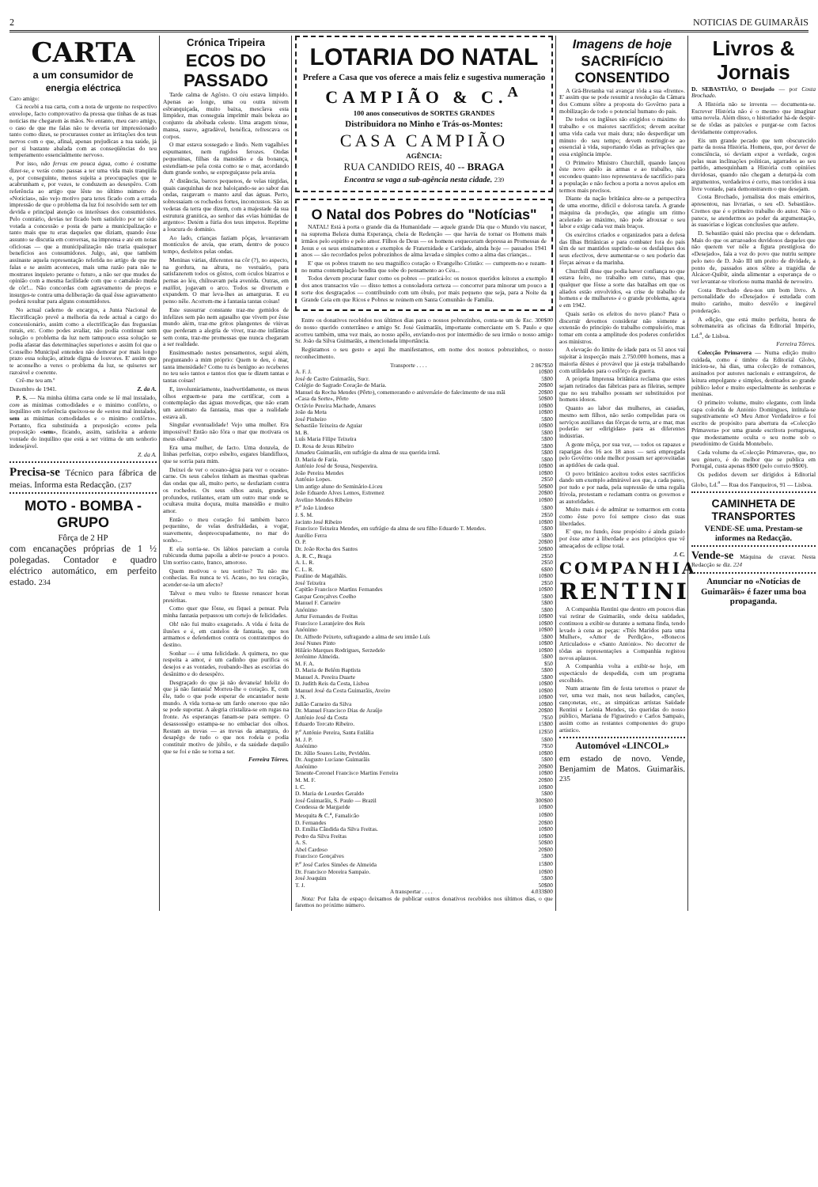2 NOTICIAS DE GUIMARÃIS
CARTA
a um consumidor de
energia eléctrica
Caro amigo:
Cá recebi a tua carta, com a nota de urgente no respectivo envelope, facto comprovativo da pressa que tinhas de as tuas notícias me chegarem às mãos. No entanto, meu caro amigo, o caso de que me falas não te deveria ter impressionado tanto como dizes, se procurasses conter as irritações dos teus nervos com o que, afinal, apenas prejudicas a tua saúde, já por si bastante abalada com as conseqüências do teu temperamento essencialmente nervoso.
Por isso, não fervas em pouca água, como é costume dizer-se, e verás como passas a ter uma vida mais tranqüila e, por conseguinte, menos sujeita a preocupações que te acabrunham e, por vezes, te conduzem ao desespêro. Com referência ao artigo que lêste no último número do «Notícias», não vejo motivo para teres ficado com a errada impressão de que o problema da luz foi resolvido sem ter em devida e principal atenção os interêsses dos consumidores. Pelo contrário, devias ter ficado bem satisfeito por ter sido votada a concessão e posta de parte a municipalização e tanto mais que tu eras daqueles que diziam, quando êsse assunto se discutia em conversas, na imprensa e até em notas oficiosas — que a municipalização não traria quaisquer benefícios aos consumidores. Julgo, até, que também assinaste aquela representação referida no artigo de que me falas e se assim aconteceu, mais uma razão para não te mostrares inquieto perante o futuro, a não ser que mudes de opinião com a mesma facilidade com que o camaleão muda de côr!... Não concordas com agravamento de preços e insurges-te contra uma deliberação da qual êsse agravamento poderá resultar para alguns consumidores.
No actual caderno de encargos, a Junta Nacional de Electrificação prevê a melhoria da rede actual a cargo do concessionário, assim como a electrificação das freguesias rurais, etc. Como podes avaliar, não podia continuar sem solução o problema da luz nem tampouco essa solução se podia afastar das determinações superiores e assim foi que o Conselho Municipal entendeu não demorar por mais longo prazo essa solução, atitude digna de louvores. E' assim que te aconselho a veres o problema da luz, se quiseres ser razoável e coerente.
Crê-me teu am.º
Dezembro de 1941. Z. da A.
P. S. — Na minha última carta onde se lê mal instalado, com as mínimas comodidades e o mínimo confôrto, o inquilino em referência queixou-se de «estou mal instalado, sem as mínimas comodidades e o mínimo confôrto». Portanto, fica substituída a preposição «com» pela preposição «sem», ficando, assim, satisfeita a ardente vontade do inquilino que está a ser vítima de um senhorio indesejável.
Z. da A.
Precisa-se Técnico para fábrica de meias. Informa esta Redacção. (237
MOTO - BOMBA - GRUPO
Fôrça de 2 HP
com encanações próprias de 1 ½ polegadas. Contador e quadro eléctrico automático, em perfeito estado. 234
Crónica Tripeira
ECOS DO PASSADO
Tarde calma de Agôsto. O céu estava límpido. Apenas ao longe, uma ou outra núvem esbranquiçada, muito baixa, mesclava esta limpidez, mas conseguia imprimir mais beleza ao conjunto da abóbada celeste. Uma aragem ténue, mansa, suave, agradável, benéfica, refrescava os corpos.
O mar estava sossegado e lindo. Nem vagalhões espumantes, nem rugidos ferozes. Ondas pequeninas, filhas da mansidão e da bonança, estendiam-se pela costa como se o mar, acordando dum grande sonho, se espreguiçasse pela areia.
A' distância, barcos pequenos, de velas túrgidas, quais casquinhas de noz baloiçando-se ao sabor das ondas, rasgavam o manto azul das águas. Perto, sobressaíam os rochedos fortes, inconcussos. São as vedetas da terra que dizem, com a majestade da sua estrutura granítica, ao senhor das «vias húmidas de argento»: Detém a fúria dos teus ímpetos. Reprime a loucura do domínio.
Ao lado, crianças faziam pôças, levantavam montículos de areia, que eram, dentro de pouco tempo, desfeitos pelas ondas.
Meninas várias, diferentes na côr (?), no aspecto, na gordura, na altura, no vestuário, para satisfazerem todos os gôstos, com óculos bizarros e pernas ao léu, chilreavam pela avenida. Outras, em maillot, jogavam o arco. Todos se divertem e expandem. O mar leva-lhes as amarguras. E eu penso nêle. Acorrem-me à fantasia tantas coisas!
Este sussurrar constante traz-me gemidos de infelizes sem pão nem agasalho que vivem por êsse mundo além, traz-me gritos plangentes de viúvas que perderam a alegria de viver, traz-me infâmias sem conta, traz-me promessas que nunca chegaram a ser realidade.
Ensimesmado nestes pensamentos, segui além, preguntando a mim próprio: Quem te deu, ó mar, tanta imensidade? Como tu és benigno ao receberes no teu seio tantos e tantos rios que te dizem tantas e tantas coisas!
E, involuntàriamente, inadvertidamente, os meus olhos erguem-se para me certificar, com a contemplação das águas movediças, que não eram um autómato da fantasia, mas que a realidade estava ali.
Singular eventualidade! Vejo uma mulher. Era impossível! Então não fôra o mar que motivara os meus olhares?
Era uma mulher, de facto. Uma donzela, de linhas perfeitas, corpo esbelto, esgares blandífluos, que se sorria para mim.
Deixei de ver o oceano-água para ver o oceano-carne. Os seus cabelos tinham as mesmas quebras das ondas que ali, muito perto, se desfaziam contra os rochedos. Os seus olhos azuis, grandes, profundos, rutilantes, eram um outro mar onde se ocultava muita doçura, muita mansidão e muito amor.
Então o meu coração foi também barco pequenino, de velas desfraldadas, a vogar, suavemente, despreocupadamente, no mar do sonho...
E ela sorria-se. Os lábios pareciam a corola rubicunda duma papoila a abrir-se pouco a pouco. Um sorriso casto, franco, amoroso.
Quem motivou o teu sorriso? Tu não me conhecias. Eu nunca te vi. Acaso, no teu coração, acender-se-ia um afecto?
Talvez o meu vulto te fizesse renascer horas pretéritas.
Como quer que fôsse, eu fiquei a pensar. Pela minha fantasia perpassou um cortejo de felicidades.
Oh! não fui muito exagerado. A vida é feita de ilusões e é, em castelos de fantasia, que nos armamos e defendemos contra os contratempos do destino.
Sonhar — é uma felicidade. A quimera, no que respeita a amor, é um cadinho que purifica os desejos e as vontades, roubando-lhes as escórias do desânimo e do desespêro.
Desgraçado do que já não devaneia! Infeliz do que já não fantasia! Morreu-lhe o coração. E, com êle, tudo o que pode esperar de encantador neste mundo. A vida torna-se um fardo oneroso que não se pode suportar. A alegria cristaliza-se em rugas na fronte. As esperanças fanam-se para sempre. O desassossêgo estampa-se no embaciar dos olhos. Restam as trevas — as trevas da amargura, do desapêgo de tudo o que nos rodeia e podia constituir motivo de júbilo, e da saúdade daquilo que se foi e não se torna a ser.
Ferreira Tôrres.
LOTARIA DO NATAL
Prefere a Casa que vos oferece a mais feliz e sugestiva numeração
CAMPIÃO & C.<sup>A</sup>
100 anos consecutivos de SORTES GRANDES
Distribuidora no Minho e Trás-os-Montes:
CASA CAMPIÃO
AGÊNCIA:
RUA CANDIDO REIS, 40 -- BRAGA
Encontra se vaga a sub-agência nesta cidade. 239
O Natal dos Pobres do "Notícias"
NATAL! Está à porta o grande dia da Humanidade — aquele grande Dia que o Mundo viu nascer, na suprema Beleza duma Esperança, cheia de Redenção — que havia de tornar os Homens mais irmãos pelo espírito e pelo amor. Filhos de Deus — os homens esqueceram depressa as Promessas de Jesus e os seus ensinamentos e exemplos de Fraternidade e Caridade, ainda hoje — passados 1941 anos — são recordados pelos pobrezinhos de alma lavada e simples como a alma das crianças...
E' que os pobres trazem no seu magnífico coração o Evangelho Cristão: — cumprem-no e rezam-no numa contemplação bendita que sobe do pensamento ao Céu...
Todos devem procurar fazer como os pobres — praticá-lo: os nossos queridos leitores a exemplo dos anos transactos vão — disso temos a consoladora certeza — concorrer para minorar um pouco a sorte dos desgraçados — contribuindo com um óbulo, por mais pequeno que seja, para a Noite da Grande Ceia em que Ricos e Pobres se reúnem em Santa Comunhão de Família.
Entre os donativos recebidos nos últimos dias para o nossos pobrezinhos, conta-se um de Esc. 300$00 do nosso querido conterrâneo e amigo Sr. José Guimarãis, importante comerciante em S. Paulo e que acorreu também, uma vez mais, ao nosso apêlo, enviando-nos por intermédio de seu irmão o nosso amigo Sr. João da Silva Guimarãis, a mencionada importância.
Registamos o seu gesto e aqui lhe manifestamos, em nome dos nossos pobrezinhos, o nosso reconhecimento.
| Transporte . . . . | 2 867$50 |
| A. F. J. | 10$00 |
| José de Castro Guimarãis, Sucr. | 5$00 |
| Colégio do Sagrado Coração de Maria. | 20$00 |
| Manuel da Rocha Mendes (Pôrto), comemorando o aniversário do falecimento de sua mãi | 20$00 |
| «Casa da Sorte», Pôrto | 50$00 |
| Octávio Pereira Machado, Amares | 10$00 |
| João da Mota | 10$00 |
| José Pinheiro | 5$00 |
| Sebastião Teixeira de Aguiar | 10$00 |
| M. B. | 5$00 |
| Luís Maria Filipe Teixeira | 5$00 |
| D. Rosa de Jesus Ribeiro | 5$00 |
| Amadeu Guimarãis, em sufrágio da alma de sua querida irmã. | 5$00 |
| D. Maria de Faria. | 5$00 |
| António José de Sousa, Nespereira. | 10$00 |
| João Pereira Mendes | 10$00 |
| António Lopes. | 2$50 |
| Um antigo aluno do Seminário-Liceu | 50$00 |
| João Eduardo Alves Lemos, Estremoz | 20$00 |
| Avelino Mendes Ribeiro | 10$00 |
| P.<sup>e</sup> João Lindoso | 5$00 |
| J. S. M. | 2$50 |
| Jacinto José Ribeiro | 10$00 |
| Francisco Teixeira Mendes, em sufrágio da alma de seu filho Eduardo T. Mendes. | 5$00 |
| Aurélio Ferra | 5$00 |
| O. P. | 20$00 |
| Dr. João Rocha dos Santos | 50$00 |
| A. R. C., Braga | 2$50 |
| A. L. R. | 2$50 |
| C. L. R. | 6$00 |
| Paulino de Magalhãis. | 10$00 |
| José Teixeira | 2$50 |
| Capitão Francisco Martins Fernandes | 10$00 |
| Gaspar Gonçalves Coelho | 5$00 |
| Manuel F. Carneiro | 5$00 |
| Anónimo | 5$00 |
| Artur Fernandes de Freitas | 10$00 |
| Francisco Laranjeiro dos Reis | 10$00 |
| Anónimo | 10$00 |
| Dr. Alfredo Peixoto, sufragando a alma de seu irmão Luís | 5$00 |
| José Nunes Pinto | 10$00 |
| Hilário Marques Rodrigues, Serzedelo | 10$00 |
| Jerónimo Almeida. | 5$00 |
| M. F. A. | $50 |
| D. Maria de Belém Baptista | 5$00 |
| Manuel A. Pereira Duarte | 5$00 |
| D. Judith Reis da Costa, Lisboa | 10$00 |
| Manuel José da Costa Guimarãis, Aveiro | 10$00 |
| J. N. | 10$00 |
| Julião Carneiro da Silva | 10$00 |
| Dr. Manuel Francisco Dias de Araújo | 20$00 |
| António José da Costa | 7$50 |
| Eduardo Torcato Ribeiro. | 15$00 |
| P.<sup>e</sup> António Pereira, Santa Eulália | 12$50 |
| M. J. P. | 5$00 |
| Anónimo | 7$50 |
| Dr. Júlio Soares Leite, Pevidém. | 10$00 |
| Dr. Augusto Luciano Guimarãis | 5$00 |
| Anónimo | 20$00 |
| Tenente-Coronel Francisco Martins Ferreira | 10$00 |
| M. M. F. | 20$00 |
| I. C. | 10$00 |
| D. Maria de Lourdes Geraldo | 5$00 |
| José Guimarãis, S. Paulo — Brazil | 300$00 |
| Condessa de Margaride | 10$00 |
| Mesquita & C.<sup>a</sup>, Famalicão | 10$00 |
| D. Fernandes | 20$00 |
| D. Emília Cândida da Silva Freitas. | 10$00 |
| Pedro da Silva Freitas | 10$00 |
| A. S. | 50$00 |
| Abel Cardoso | 20$00 |
| Francisco Gonçalves | 5$00 |
| P.<sup>e</sup> José Carlos Simões de Almeida | 15$00 |
| Dr. Francisco Moreira Sampaio. | 10$00 |
| José Joaquim | 5$00 |
| T. J. | 50$00 |
| A transportar . . . . | 4.033$00 |
Nota: Por falta de espaço deixamos de publicar outros donativos recebidos nos últimos dias, o que faremos no próximo número.
Imagens de hoje
SACRIFÍCIO CONSENTIDO
A Grã-Bretanha vai avançar tôda a sua «frente». E' assim que se pode resumir a resolução da Câmara dos Comuns sôbre a proposta do Govêrno para a mobilização de todo o potencial humano do país.
De todos os inglêses são exigidos o máximo do trabalho e os maiores sacrifícios; devem aceitar uma vida cada vez mais dura; não desperdiçar um minuto do seu tempo; devem restringir-se ao essencial à vida, suportando tôdas as privações que essa exigência impõe.
O Primeiro Ministro Churchill, quando lançou êste novo apêlo às armas e ao trabalho, não escondeu quanto isso representava de sacrifício para a população e não fechou a porta a novos apelos em termos mais precisos.
Diante da nação britânica abre-se a perspectiva de uma enorme, difícil e dolorosa tarefa. A grande máquina da produção, que atingiu um ritmo acelerado ao máximo, não pode afrouxar o seu labor e exige cada vez mais braços.
Os exércitos criados e organizados para a defesa das Ilhas Britânicas e para combater fora do país têm de ser mantidos suprindo-se os desfalques dos seus efectivos, deve aumentar-se o seu poderio das fôrças aéreas e da marinha.
Churchill disse que podia haver confiança no que estava feito, no trabalho em curso, mas que, qualquer que fôsse a sorte das batalhas em que os aliados estão envolvidos, «a crise de trabalho de homens e de mulheres» é o grande problema, agora e em 1942.
Quais serão os efeitos do novo plano? Para o discernir devemos considerar não sòmente a extensão do princípio do trabalho compulsório, mas tomar em conta a amplitude dos poderes conferidos aos ministros.
A elevação do limite de idade para os 51 anos vai sujeitar à inspecção mais 2.750.000 homens, mas a maioria dêstes é provável que já esteja trabalhando com utilidades para o esfôrço da guerra.
A própria Imprensa britânica reclama que estes sejam retirados das fábricas para as fileiras, sempre que no seu trabalho possam ser substituídos por homens idosos.
Quanto ao labor das mulheres, as casadas, mesmo sem filhos, não serão compelidas para os serviços auxiliares das fôrças de terra, ar e mar, mas poderão ser «dirigidas» para as diferentes indústrias.
A gente môça, por sua vez, — todos os rapazes e raparigas dos 16 aos 18 anos — será empregada pelo Govêrno onde melhor possam ser aproveitadas as aptidões de cada qual.
O povo britânico aceitou todos estes sacrifícios dando um exemplo admirável aos que, a cada passo, por tudo e por nada, pela supressão de uma regalia frívola, protestam e reclamam contra os governos e as autoridades.
Muito mais é de admirar se tomarmos em conta como êsse povo foi sempre cioso das suas liberdades.
E' que, no fundo, êsse propósito é ainda guiado por êsse amor à liberdade e aos princípios que vê ameaçados de eclipse total.
J. C.
COMPANHIA
RENTINI
A Companhia Rentini que dentro em poucos dias vai retirar de Guimarãis, onde deixa saüdades, continuou a exibir-se durante a semana finda, tendo levado à cena as peças: «Três Maridos para uma Mulher», «Amor de Perdição», «Bonecos Articulados» e «Santo António». No decorrer de tôdas as representações a Companhia registou novos aplausos.
A Companhia volta a exibir-se hoje, em espectáculo de despedida, com um programa escolhido.
Num atraente fim de festa teremos o prazer de ver, uma vez mais, nos seus bailados, canções, cançonetas, etc., as simpáticas artistas Saüdade Rentini e Leónia Mendes, tão queridas do nosso público, Mariana de Figueiredo e Carlos Sampaio, assim como as restantes componentes do grupo artístico.
Automóvel «LINCOL»
em estado de novo. Vende, Benjamim de Matos. Guimarãis. 235
Livros & Jornais
D. SEBASTIÃO, O Desejado — por Costa Brochado.
A História não se inventa — documenta-se. Escrever História não é o mesmo que imaginar uma novela. Além disso, o historiador há-de despir-se de tôdas as paixões e purgar-se com factos devidamente comprovados.
Eis um grande pecado que tem obscurecido parte da nossa História. Homens, que, por dever de consciência, só deviam expor a verdade, cegos pelas suas inclinações políticas, agarrados ao seu partido, amesquinham a História com opiniões duvidosas, quando não chegam a deturpá-la com argumentos, verdadeiros é certo, mas torcidos à sua livre vontade, para demonstrarem o que desejam.
Costa Brochado, jornalista dos mais eméritos, apresentou, nas livrarias, o seu «D. Sebastião». Cremos que é o primeiro trabalho do autor. Não o parece, se atendermos ao poder da argumentação, às suasórias e lógicas conclusões que aufere.
D. Sebastião quási não precisa que o defendam. Mais do que os arrazoados duvidosos daqueles que não querem ver nêle a figura prestigiosa do «Desejado», fala a voz do povo que nutriu sempre pelo neto de D. João III um preito de dividade, a ponto de, passados anos sôbre a tragédia de Alcácer-Quibir, ainda alimentar a esperança de o ver levantar-se vitorioso numa manhã de nevoeiro.
Costa Brochado deu-nos um bom livro. A personalidade do «Desejado» é estudada com muito carinho, muito desvêlo e inegável ponderação.
A edição, que está muito perfeita, honra de sobremaneira as oficinas da Editorial Império, Ld.<sup>a</sup>, de Lisboa.
Ferreira Tôrres.
Colecção Primavera — Numa edição muito cuidada, como é timbre da Editorial Globo, iniciou-se, há dias, uma colecção de romances, assinados por autores nacionais e estrangeiros, de leitura empolgante e simples, destinados ao grande público ledor e muito especialmente às senhoras e meninas.
O primeiro volume, muito elegante, com linda capa colorida de António Domingues, intitula-se sugestivamente «O Meu Amor Verdadeiro» e foi escrito de propósito para abertura da «Colecção Primavera» por uma grande escritora portuguesa, que modestamente oculta o seu nome sob o pseudónimo de Guida Montebelo.
Cada volume da «Colecção Primavera», que, no seu género, é do melhor que se publica em Portugal, custa apenas 8$00 (pelo correio 9$00).
Os pedidos devem ser dirigidos à Editorial Globo, Ld.<sup>a</sup> — Rua dos Fanqueiros, 91 — Lisboa.
CAMINHETA DE TRANSPORTES
VENDE-SE uma. Prestam-se informes na Redacção.
Vende-se Máquina de cravar. Nesta Redacção se diz. 224
Anunciar no «Notícias de Guimarãis» é fazer uma boa propaganda.